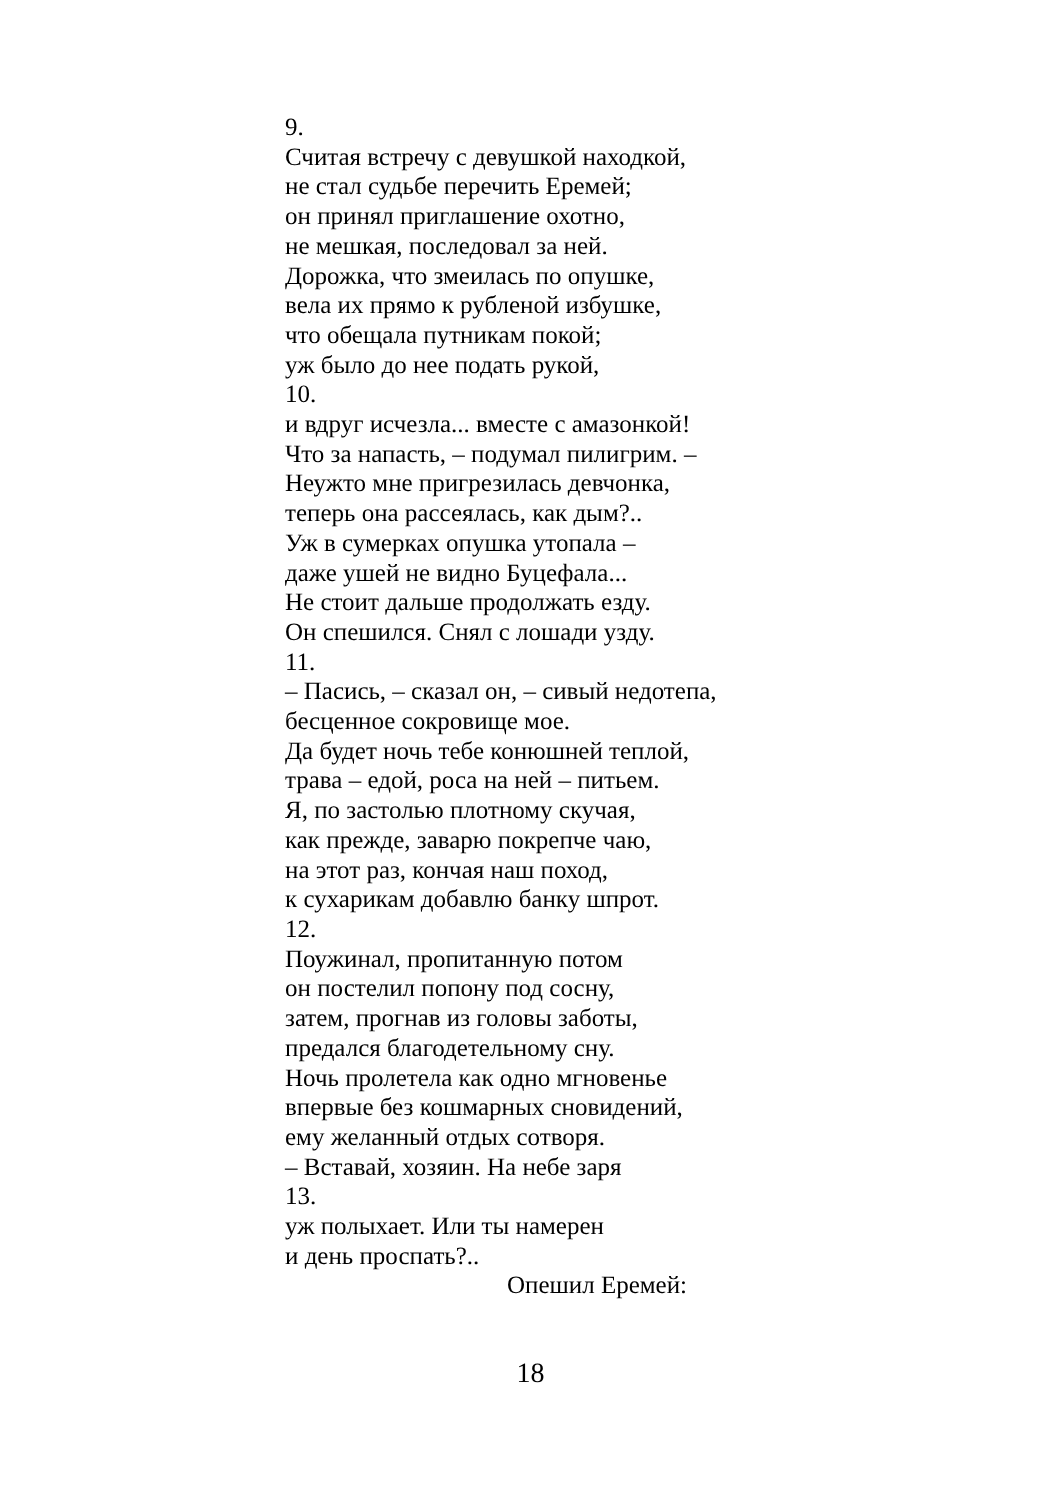9.
Считая встречу с девушкой находкой,
не стал судьбе перечить Еремей;
он принял приглашение охотно,
не мешкая, последовал за ней.
Дорожка, что змеилась по опушке,
вела их прямо к рубленой избушке,
что обещала путникам покой;
уж было до нее подать рукой,
10.
и вдруг исчезла... вместе с амазонкой!
Что за напасть, – подумал пилигрим. –
Неужто мне пригрезилась девчонка,
теперь она рассеялась, как дым?..
Уж в сумерках опушка утопала –
даже ушей не видно Буцефала...
Не стоит дальше продолжать езду.
Он спешился. Снял с лошади узду.
11.
– Пасись, – сказал он, – сивый недотепа,
бесценное сокровище мое.
Да будет ночь тебе конюшней теплой,
трава – едой, роса на ней – питьем.
Я, по застолью плотному скучая,
как прежде, заварю покрепче чаю,
на этот раз, кончая наш поход,
к сухарикам добавлю банку шпрот.
12.
Поужинал, пропитанную потом
он постелил попону под сосну,
затем, прогнав из головы заботы,
предался благодетельному сну.
Ночь пролетела как одно мгновенье
впервые без кошмарных сновидений,
ему желанный отдых сотворя.
– Вставай, хозяин. На небе заря
13.
уж полыхает. Или ты намерен
и день проспать?..
Опешил Еремей:
18